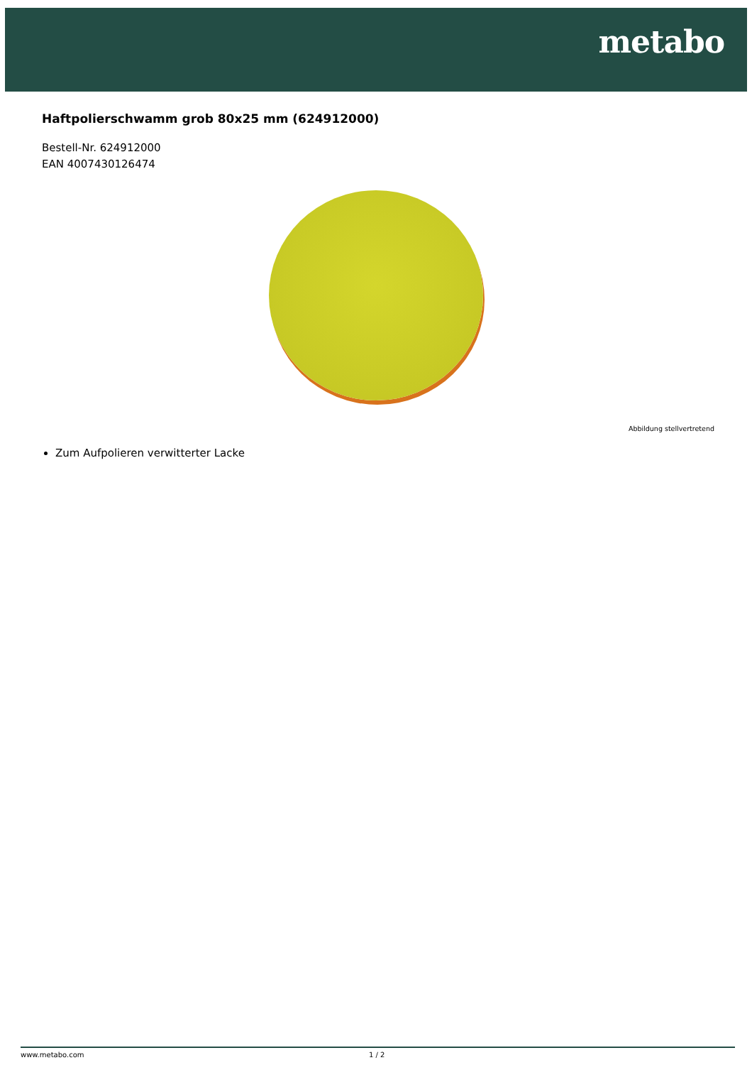metabo
Haftpolierschwamm grob 80x25 mm (624912000)
Bestell-Nr. 624912000
EAN 4007430126474
Abbildung stellvertretend
Zum Aufpolieren verwitterter Lacke
www.metabo.com 1 / 2